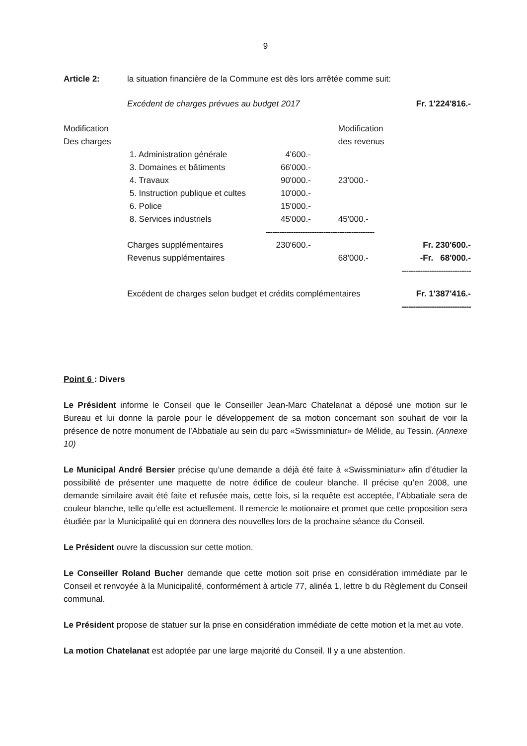9
Article 2: la situation financière de la Commune est dès lors arrêtée comme suit:
| | Excédent de charges prévues au budget 2017 | | | Fr. 1'224'816.- |
| Modification Des charges | | | Modification des revenus | |
| | 1. Administration générale | 4'600.- | | |
| | 3. Domaines et bâtiments | 66'000.- | | |
| | 4. Travaux | 90'000.- | 23'000.- | |
| | 5. Instruction publique et cultes | 10'000.- | | |
| | 6. Police | 15'000.- | | |
| | 8. Services industriels | 45'000.- | 45'000.- | |
| | | ----------------------------------------------- | | |
| | Charges supplémentaires | 230'600.- | | Fr. 230'600.- |
| | Revenus supplémentaires | | 68'000.- | -Fr. 68'000.- |
| | | | | ------------------------------ |
| | Excédent de charges selon budget et crédits complémentaires | | | Fr. 1'387'416.- |
| | | | | ------------------------------ |
Point 6 : Divers
Le Président informe le Conseil que le Conseiller Jean-Marc Chatelanat a déposé une motion sur le Bureau et lui donne la parole pour le développement de sa motion concernant son souhait de voir la présence de notre monument de l’Abbatiale au sein du parc «Swissminiatur» de Mélide, au Tessin. (Annexe 10)
Le Municipal André Bersier précise qu’une demande a déjà été faite à «Swissminiatur» afin d’étudier la possibilité de présenter une maquette de notre édifice de couleur blanche. Il précise qu’en 2008, une demande similaire avait été faite et refusée mais, cette fois, si la requête est acceptée, l’Abbatiale sera de couleur blanche, telle qu’elle est actuellement. Il remercie le motionaire et promet que cette proposition sera étudiée par la Municipalité qui en donnera des nouvelles lors de la prochaine séance du Conseil.
Le Président ouvre la discussion sur cette motion.
Le Conseiller Roland Bucher demande que cette motion soit prise en considération immédiate par le Conseil et renvoyée à la Municipalité, conformément à article 77, alinéa 1, lettre b du Règlement du Conseil communal.
Le Président propose de statuer sur la prise en considération immédiate de cette motion et la met au vote.
La motion Chatelanat est adoptée par une large majorité du Conseil. Il y a une abstention.